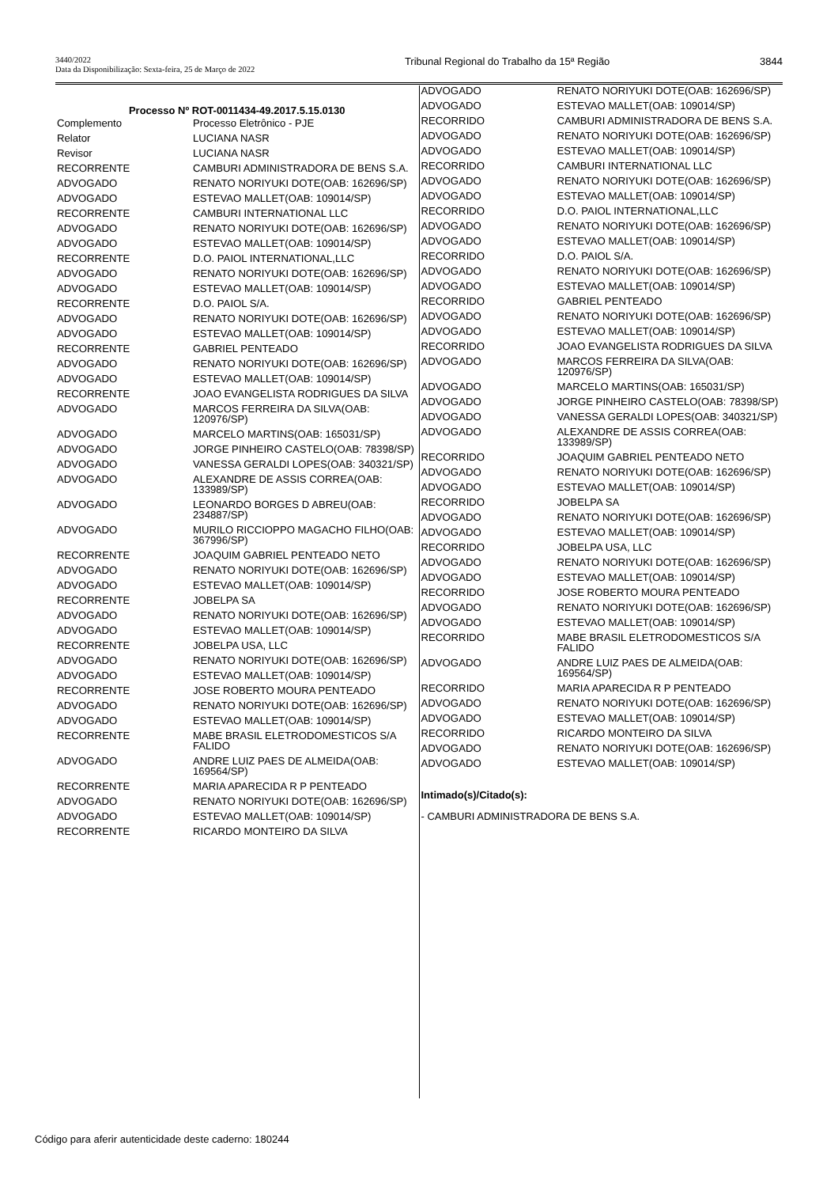3440/2022
Data da Disponibilização: Sexta-feira, 25 de Março de 2022
Tribunal Regional do Trabalho da 15ª Região
3844
Processo Nº ROT-0011434-49.2017.5.15.0130
| Complemento | Processo Eletrônico - PJE |
| Relator | LUCIANA NASR |
| Revisor | LUCIANA NASR |
| RECORRENTE | CAMBURI ADMINISTRADORA DE BENS S.A. |
| ADVOGADO | RENATO NORIYUKI DOTE(OAB: 162696/SP) |
| ADVOGADO | ESTEVAO MALLET(OAB: 109014/SP) |
| RECORRENTE | CAMBURI INTERNATIONAL LLC |
| ADVOGADO | RENATO NORIYUKI DOTE(OAB: 162696/SP) |
| ADVOGADO | ESTEVAO MALLET(OAB: 109014/SP) |
| RECORRENTE | D.O. PAIOL INTERNATIONAL,LLC |
| ADVOGADO | RENATO NORIYUKI DOTE(OAB: 162696/SP) |
| ADVOGADO | ESTEVAO MALLET(OAB: 109014/SP) |
| RECORRENTE | D.O. PAIOL S/A. |
| ADVOGADO | RENATO NORIYUKI DOTE(OAB: 162696/SP) |
| ADVOGADO | ESTEVAO MALLET(OAB: 109014/SP) |
| RECORRENTE | GABRIEL PENTEADO |
| ADVOGADO | RENATO NORIYUKI DOTE(OAB: 162696/SP) |
| ADVOGADO | ESTEVAO MALLET(OAB: 109014/SP) |
| RECORRENTE | JOAO EVANGELISTA RODRIGUES DA SILVA |
| ADVOGADO | MARCOS FERREIRA DA SILVA(OAB: 120976/SP) |
| ADVOGADO | MARCELO MARTINS(OAB: 165031/SP) |
| ADVOGADO | JORGE PINHEIRO CASTELO(OAB: 78398/SP) |
| ADVOGADO | VANESSA GERALDI LOPES(OAB: 340321/SP) |
| ADVOGADO | ALEXANDRE DE ASSIS CORREA(OAB: 133989/SP) |
| ADVOGADO | LEONARDO BORGES D ABREU(OAB: 234887/SP) |
| ADVOGADO | MURILO RICCIOPPO MAGACHO FILHO(OAB: 367996/SP) |
| RECORRENTE | JOAQUIM GABRIEL PENTEADO NETO |
| ADVOGADO | RENATO NORIYUKI DOTE(OAB: 162696/SP) |
| ADVOGADO | ESTEVAO MALLET(OAB: 109014/SP) |
| RECORRENTE | JOBELPA SA |
| ADVOGADO | RENATO NORIYUKI DOTE(OAB: 162696/SP) |
| ADVOGADO | ESTEVAO MALLET(OAB: 109014/SP) |
| RECORRENTE | JOBELPA USA, LLC |
| ADVOGADO | RENATO NORIYUKI DOTE(OAB: 162696/SP) |
| ADVOGADO | ESTEVAO MALLET(OAB: 109014/SP) |
| RECORRENTE | JOSE ROBERTO MOURA PENTEADO |
| ADVOGADO | RENATO NORIYUKI DOTE(OAB: 162696/SP) |
| ADVOGADO | ESTEVAO MALLET(OAB: 109014/SP) |
| RECORRENTE | MABE BRASIL ELETRODOMESTICOS S/A FALIDO |
| ADVOGADO | ANDRE LUIZ PAES DE ALMEIDA(OAB: 169564/SP) |
| RECORRENTE | MARIA APARECIDA R P PENTEADO |
| ADVOGADO | RENATO NORIYUKI DOTE(OAB: 162696/SP) |
| ADVOGADO | ESTEVAO MALLET(OAB: 109014/SP) |
| RECORRENTE | RICARDO MONTEIRO DA SILVA |
| ADVOGADO | RENATO NORIYUKI DOTE(OAB: 162696/SP) |
| ADVOGADO | ESTEVAO MALLET(OAB: 109014/SP) |
| RECORRIDO | CAMBURI ADMINISTRADORA DE BENS S.A. |
| ADVOGADO | RENATO NORIYUKI DOTE(OAB: 162696/SP) |
| ADVOGADO | ESTEVAO MALLET(OAB: 109014/SP) |
| RECORRIDO | CAMBURI INTERNATIONAL LLC |
| ADVOGADO | RENATO NORIYUKI DOTE(OAB: 162696/SP) |
| ADVOGADO | ESTEVAO MALLET(OAB: 109014/SP) |
| RECORRIDO | D.O. PAIOL INTERNATIONAL,LLC |
| ADVOGADO | RENATO NORIYUKI DOTE(OAB: 162696/SP) |
| ADVOGADO | ESTEVAO MALLET(OAB: 109014/SP) |
| RECORRIDO | D.O. PAIOL S/A. |
| ADVOGADO | RENATO NORIYUKI DOTE(OAB: 162696/SP) |
| ADVOGADO | ESTEVAO MALLET(OAB: 109014/SP) |
| RECORRIDO | GABRIEL PENTEADO |
| ADVOGADO | RENATO NORIYUKI DOTE(OAB: 162696/SP) |
| ADVOGADO | ESTEVAO MALLET(OAB: 109014/SP) |
| RECORRIDO | JOAO EVANGELISTA RODRIGUES DA SILVA |
| ADVOGADO | MARCOS FERREIRA DA SILVA(OAB: 120976/SP) |
| ADVOGADO | MARCELO MARTINS(OAB: 165031/SP) |
| ADVOGADO | JORGE PINHEIRO CASTELO(OAB: 78398/SP) |
| ADVOGADO | VANESSA GERALDI LOPES(OAB: 340321/SP) |
| ADVOGADO | ALEXANDRE DE ASSIS CORREA(OAB: 133989/SP) |
| RECORRIDO | JOAQUIM GABRIEL PENTEADO NETO |
| ADVOGADO | RENATO NORIYUKI DOTE(OAB: 162696/SP) |
| ADVOGADO | ESTEVAO MALLET(OAB: 109014/SP) |
| RECORRIDO | JOBELPA SA |
| ADVOGADO | RENATO NORIYUKI DOTE(OAB: 162696/SP) |
| ADVOGADO | ESTEVAO MALLET(OAB: 109014/SP) |
| RECORRIDO | JOBELPA USA, LLC |
| ADVOGADO | RENATO NORIYUKI DOTE(OAB: 162696/SP) |
| ADVOGADO | ESTEVAO MALLET(OAB: 109014/SP) |
| RECORRIDO | JOSE ROBERTO MOURA PENTEADO |
| ADVOGADO | RENATO NORIYUKI DOTE(OAB: 162696/SP) |
| ADVOGADO | ESTEVAO MALLET(OAB: 109014/SP) |
| RECORRIDO | MABE BRASIL ELETRODOMESTICOS S/A FALIDO |
| ADVOGADO | ANDRE LUIZ PAES DE ALMEIDA(OAB: 169564/SP) |
| RECORRIDO | MARIA APARECIDA R P PENTEADO |
| ADVOGADO | RENATO NORIYUKI DOTE(OAB: 162696/SP) |
| ADVOGADO | ESTEVAO MALLET(OAB: 109014/SP) |
| RECORRIDO | RICARDO MONTEIRO DA SILVA |
| ADVOGADO | RENATO NORIYUKI DOTE(OAB: 162696/SP) |
| ADVOGADO | ESTEVAO MALLET(OAB: 109014/SP) |
Intimado(s)/Citado(s):
- CAMBURI ADMINISTRADORA DE BENS S.A.
Código para aferir autenticidade deste caderno: 180244